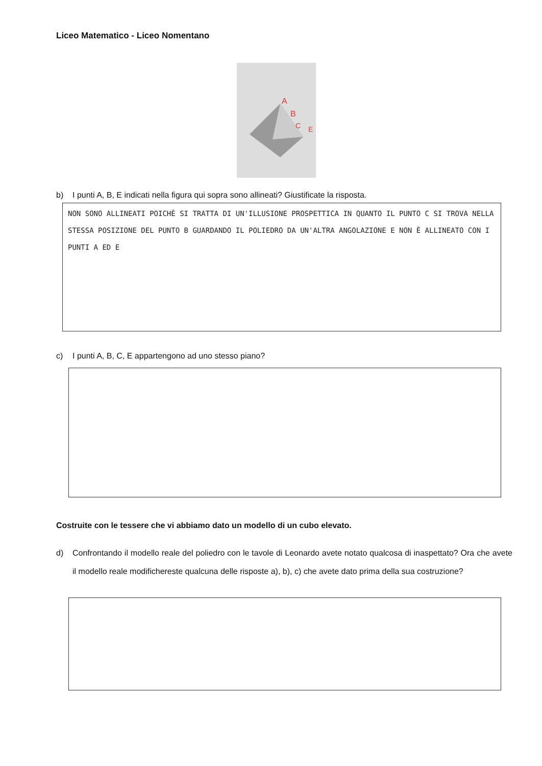Liceo Matematico - Liceo Nomentano
A
B
C
E
b) I punti A, B, E indicati nella figura qui sopra sono allineati? Giustificate la risposta.
NON SONO ALLINEATI POICHÈ SI TRATTA DI UN'ILLUSIONE PROSPETTICA IN QUANTO IL PUNTO C SI TROVA NELLA STESSA POSIZIONE DEL PUNTO B GUARDANDO IL POLIEDRO DA UN'ALTRA ANGOLAZIONE E NON È ALLINEATO CON I PUNTI A ED E
c) I punti A, B, C, E appartengono ad uno stesso piano?
Costruite con le tessere che vi abbiamo dato un modello di un cubo elevato.
d) Confrontando il modello reale del poliedro con le tavole di Leonardo avete notato qualcosa di inaspettato? Ora che avete il modello reale modifichereste qualcuna delle risposte a), b), c) che avete dato prima della sua costruzione?